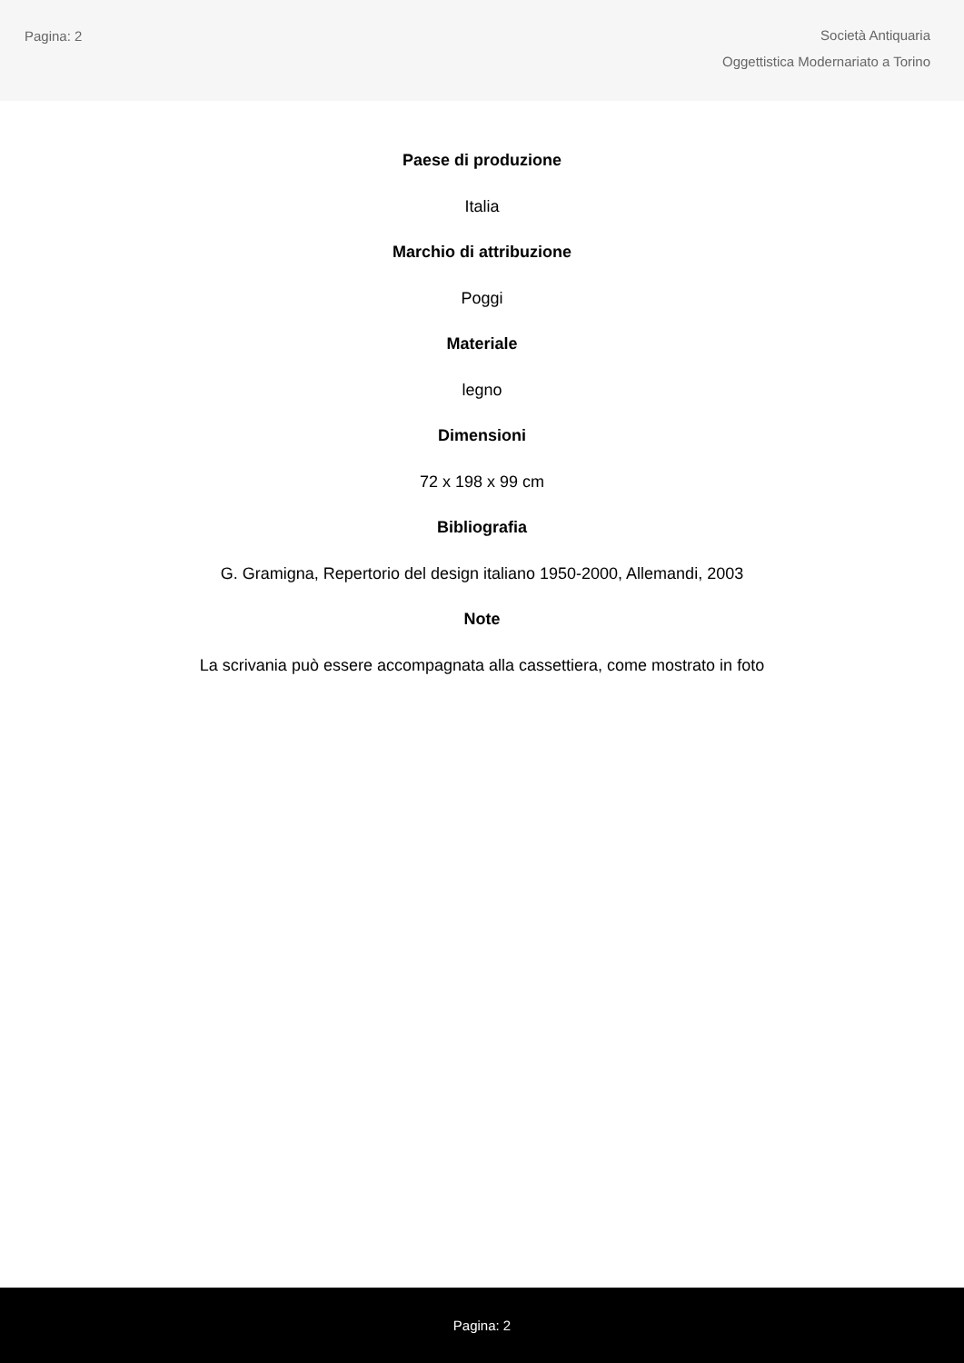Pagina: 2
Società Antiquaria
Oggettistica Modernariato a Torino
Paese di produzione
Italia
Marchio di attribuzione
Poggi
Materiale
legno
Dimensioni
72 x 198 x 99 cm
Bibliografia
G. Gramigna, Repertorio del design italiano 1950-2000, Allemandi, 2003
Note
La scrivania può essere accompagnata alla cassettiera, come mostrato in foto
Pagina: 2